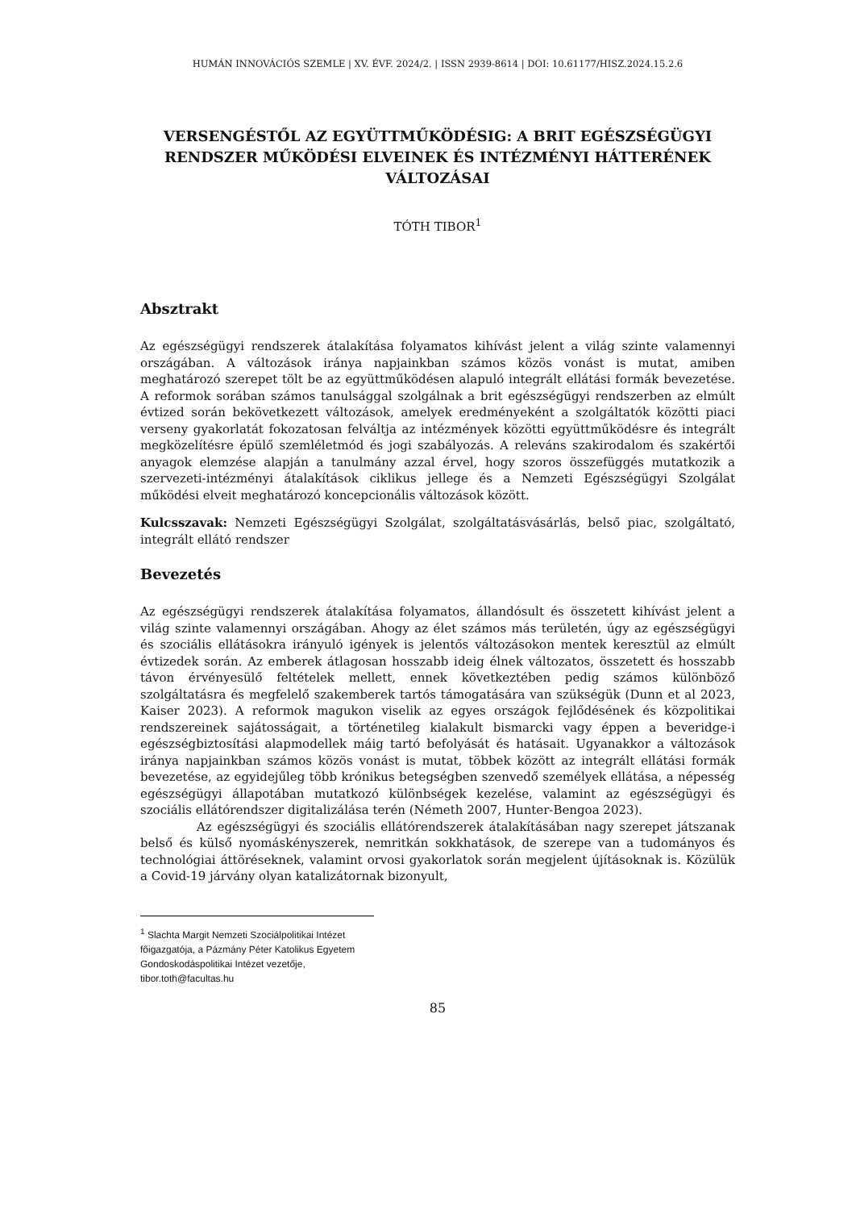HUMÁN INNOVÁCIÓS SZEMLE | XV. ÉVF. 2024/2. | ISSN 2939-8614 | DOI: 10.61177/HISZ.2024.15.2.6
VERSENGÉSTŐL AZ EGYÜTTMŰKÖDÉSIG: A BRIT EGÉSZSÉGÜGYI RENDSZER MŰKÖDÉSI ELVEINEK ÉS INTÉZMÉNYI HÁTTERÉNEK VÁLTOZÁSAI
TÓTH TIBOR<sup>1</sup>
Absztrakt
Az egészségügyi rendszerek átalakítása folyamatos kihívást jelent a világ szinte valamennyi országában. A változások iránya napjainkban számos közös vonást is mutat, amiben meghatározó szerepet tölt be az együttműködésen alapuló integrált ellátási formák bevezetése. A reformok sorában számos tanulsággal szolgálnak a brit egészségügyi rendszerben az elmúlt évtized során bekövetkezett változások, amelyek eredményeként a szolgáltatók közötti piaci verseny gyakorlatát fokozatosan felváltja az intézmények közötti együttműködésre és integrált megközelítésre épülő szemléletmód és jogi szabályozás. A releváns szakirodalom és szakértői anyagok elemzése alapján a tanulmány azzal érvel, hogy szoros összefüggés mutatkozik a szervezeti-intézményi átalakítások ciklikus jellege és a Nemzeti Egészségügyi Szolgálat működési elveit meghatározó koncepcionális változások között.
Kulcsszavak: Nemzeti Egészségügyi Szolgálat, szolgáltatásvásárlás, belső piac, szolgáltató, integrált ellátó rendszer
Bevezetés
Az egészségügyi rendszerek átalakítása folyamatos, állandósult és összetett kihívást jelent a világ szinte valamennyi országában. Ahogy az élet számos más területén, úgy az egészségügyi és szociális ellátásokra irányuló igények is jelentős változásokon mentek keresztül az elmúlt évtizedek során. Az emberek átlagosan hosszabb ideig élnek változatos, összetett és hosszabb távon érvényesülő feltételek mellett, ennek következtében pedig számos különböző szolgáltatásra és megfelelő szakemberek tartós támogatására van szükségük (Dunn et al 2023, Kaiser 2023). A reformok magukon viselik az egyes országok fejlődésének és közpolitikai rendszereinek sajátosságait, a történetileg kialakult bismarcki vagy éppen a beveridge-i egészségbiztosítási alapmodellek máig tartó befolyását és hatásait. Ugyanakkor a változások iránya napjainkban számos közös vonást is mutat, többek között az integrált ellátási formák bevezetése, az egyidejűleg több krónikus betegségben szenvedő személyek ellátása, a népesség egészségügyi állapotában mutatkozó különbségek kezelése, valamint az egészségügyi és szociális ellátórendszer digitalizálása terén (Németh 2007, Hunter-Bengoa 2023).
Az egészségügyi és szociális ellátórendszerek átalakításában nagy szerepet játszanak belső és külső nyomáskényszerek, nemritkán sokkhatások, de szerepe van a tudományos és technológiai áttöréseknek, valamint orvosi gyakorlatok során megjelent újításoknak is. Közülük a Covid-19 járvány olyan katalizátornak bizonyult,
<sup>1</sup> Slachta Margit Nemzeti Szociálpolitikai Intézet főigazgatója, a Pázmány Péter Katolikus Egyetem Gondoskodáspolitikai Intézet vezetője, tibor.toth@facultas.hu
85